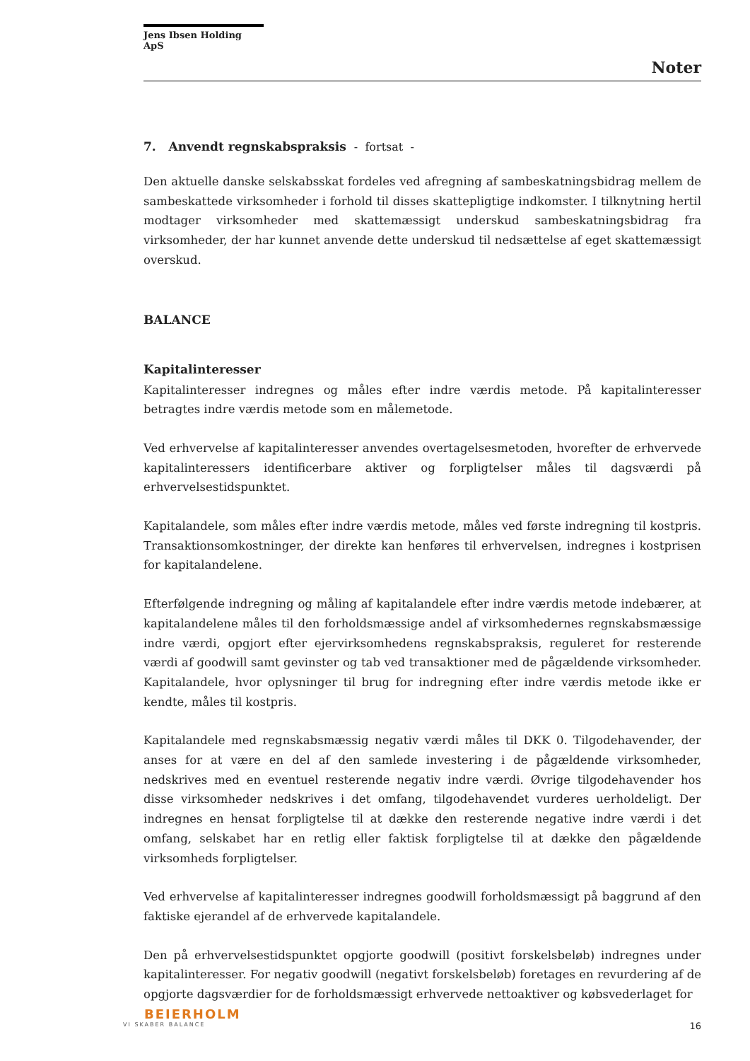Jens Ibsen Holding ApS
Noter
7. Anvendt regnskabspraksis - fortsat -
Den aktuelle danske selskabsskat fordeles ved afregning af sambeskatningsbidrag mellem de sambeskattede virksomheder i forhold til disses skattepligtige indkomster. I tilknytning hertil modtager virksomheder med skattemæssigt underskud sambeskatningsbidrag fra virksomheder, der har kunnet anvende dette underskud til nedsættelse af eget skattemæssigt overskud.
BALANCE
Kapitalinteresser
Kapitalinteresser indregnes og måles efter indre værdis metode. På kapitalinteresser betragtes indre værdis metode som en målemetode.
Ved erhvervelse af kapitalinteresser anvendes overtagelsesmetoden, hvorefter de erhvervede kapitalinteressers identificerbare aktiver og forpligtelser måles til dagsværdi på erhvervelsestidspunktet.
Kapitalandele, som måles efter indre værdis metode, måles ved første indregning til kostpris. Transaktionsomkostninger, der direkte kan henføres til erhvervelsen, indregnes i kostprisen for kapitalandelene.
Efterfølgende indregning og måling af kapitalandele efter indre værdis metode indebærer, at kapitalandelene måles til den forholdsmæssige andel af virksomhedernes regnskabsmæssige indre værdi, opgjort efter ejervirksomhedens regnskabspraksis, reguleret for resterende værdi af goodwill samt gevinster og tab ved transaktioner med de pågældende virksomheder. Kapitalandele, hvor oplysninger til brug for indregning efter indre værdis metode ikke er kendte, måles til kostpris.
Kapitalandele med regnskabsmæssig negativ værdi måles til DKK 0. Tilgodehavender, der anses for at være en del af den samlede investering i de pågældende virksomheder, nedskrives med en eventuel resterende negativ indre værdi. Øvrige tilgodehavender hos disse virksomheder nedskrives i det omfang, tilgodehavendet vurderes uerholdeligt. Der indregnes en hensat forpligtelse til at dække den resterende negative indre værdi i det omfang, selskabet har en retlig eller faktisk forpligtelse til at dække den pågældende virksomheds forpligtelser.
Ved erhvervelse af kapitalinteresser indregnes goodwill forholdsmæssigt på baggrund af den faktiske ejerandel af de erhvervede kapitalandele.
Den på erhvervelsestidspunktet opgjorte goodwill (positivt forskelsbeløb) indregnes under kapitalinteresser. For negativ goodwill (negativt forskelsbeløb) foretages en revurdering af de opgjorte dagsværdier for de forholdsmæssigt erhvervede nettoaktiver og købsvederlaget for
BEIERHOLM
VI SKABER BALANCE
16